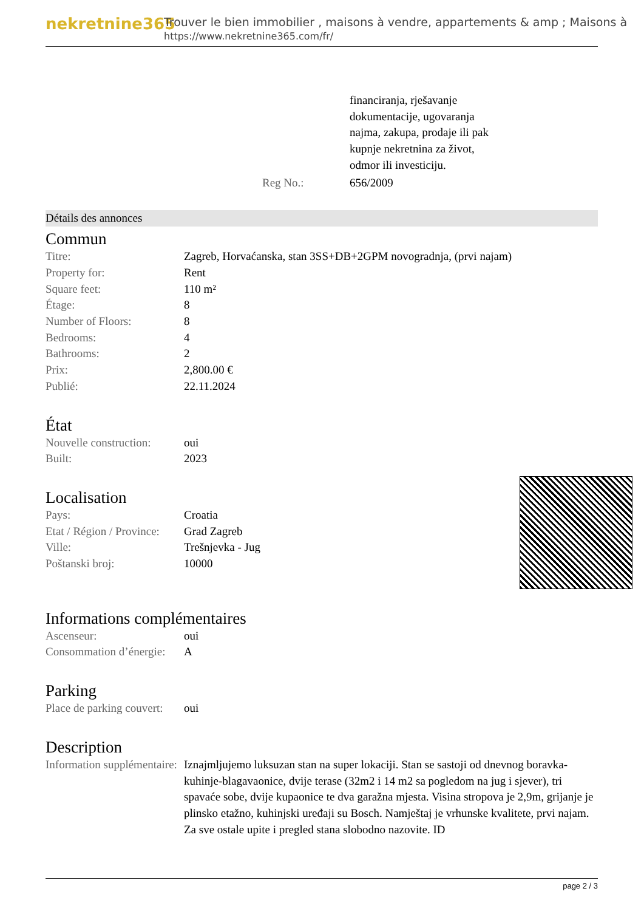nekretnine365
Trouver le bien immobilier , maisons à vendre, appartements & amp ; Maisons à
https://www.nekretnine365.com/fr/
| | financiranja, rješavanje dokumentacije, ugovaranja najma, zakupa, prodaje ili pak kupnje nekretnina za život, odmor ili investiciju. |
| Reg No.: | 656/2009 |
Détails des annonces
Commun
| Titre: | Zagreb, Horvaćanska, stan 3SS+DB+2GPM novogradnja, (prvi najam) |
| Property for: | Rent |
| Square feet: | 110 m² |
| Étage: | 8 |
| Number of Floors: | 8 |
| Bedrooms: | 4 |
| Bathrooms: | 2 |
| Prix: | 2,800.00 € |
| Publié: | 22.11.2024 |
État
| Nouvelle construction: | oui |
| Built: | 2023 |
Localisation
| Pays: | Croatia |
| Etat / Région / Province: | Grad Zagreb |
| Ville: | Trešnjevka - Jug |
| Poštanski broj: | 10000 |
Informations complémentaires
| Ascenseur: | oui |
| Consommation d’énergie: | A |
Parking
| Place de parking couvert: | oui |
Description
| Information supplémentaire: | Iznajmljujemo luksuzan stan na super lokaciji. Stan se sastoji od dnevnog boravka-kuhinje-blagavaonice, dvije terase (32m2 i 14 m2 sa pogledom na jug i sjever), tri spavaće sobe, dvije kupaonice te dva garažna mjesta. Visina stropova je 2,9m, grijanje je plinsko etažno, kuhinjski uređaji su Bosch. Namještaj je vrhunske kvalitete, prvi najam. Za sve ostale upite i pregled stana slobodno nazovite. ID |
page 2 / 3